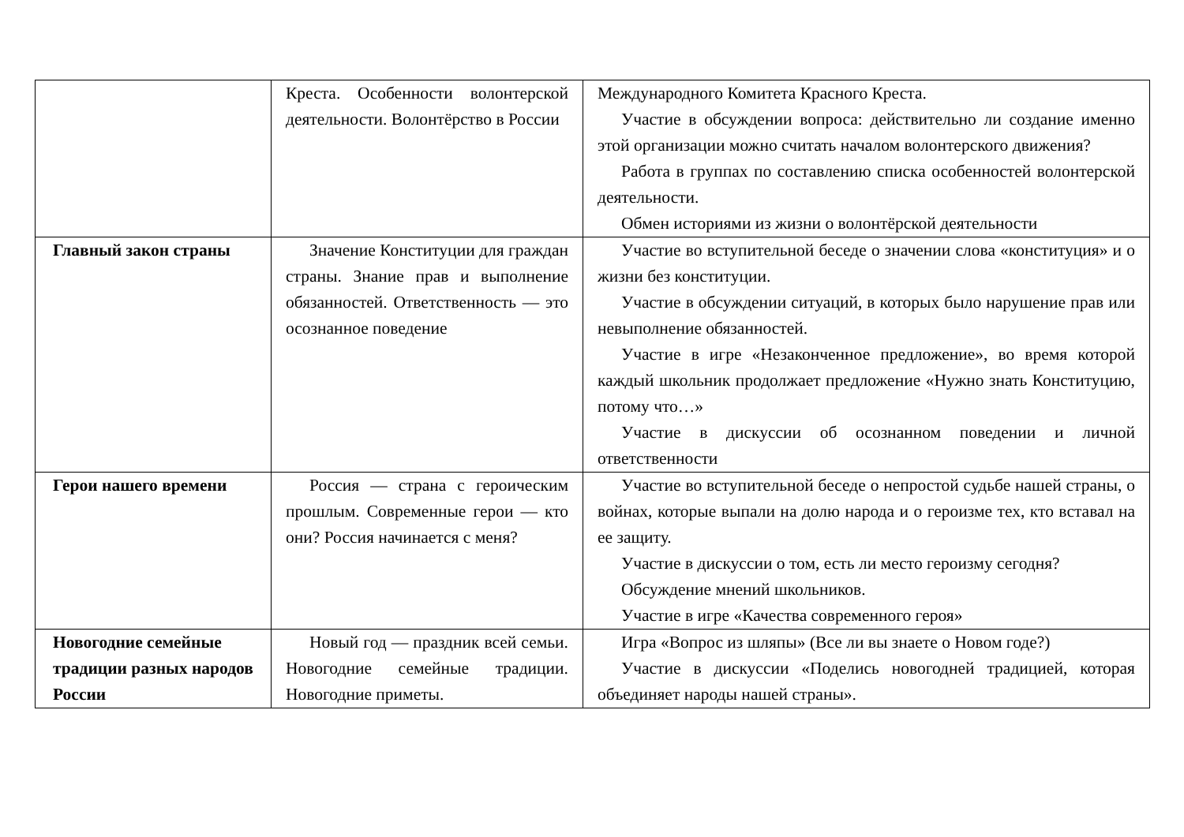| | Креста. Особенности волонтерской деятельности. Волонтёрство в России | Международного Комитета Красного Креста. Участие в обсуждении вопроса: действительно ли создание именно этой организации можно считать началом волонтерского движения? Работа в группах по составлению списка особенностей волонтерской деятельности. Обмен историями из жизни о волонтёрской деятельности |
| Главный закон страны | Значение Конституции для граждан страны. Знание прав и выполнение обязанностей. Ответственность — это осознанное поведение | Участие во вступительной беседе о значении слова «конституция» и о жизни без конституции. Участие в обсуждении ситуаций, в которых было нарушение прав или невыполнение обязанностей. Участие в игре «Незаконченное предложение», во время которой каждый школьник продолжает предложение «Нужно знать Конституцию, потому что…» Участие в дискуссии об осознанном поведении и личной ответственности |
| Герои нашего времени | Россия — страна с героическим прошлым. Современные герои — кто они? Россия начинается с меня? | Участие во вступительной беседе о непростой судьбе нашей страны, о войнах, которые выпали на долю народа и о героизме тех, кто вставал на ее защиту. Участие в дискуссии о том, есть ли место героизму сегодня? Обсуждение мнений школьников. Участие в игре «Качества современного героя» |
| Новогодние семейные традиции разных народов России | Новый год — праздник всей семьи. Новогодние семейные традиции. Новогодние приметы. | Игра «Вопрос из шляпы» (Все ли вы знаете о Новом годе?) Участие в дискуссии «Поделись новогодней традицией, которая объединяет народы нашей страны». |